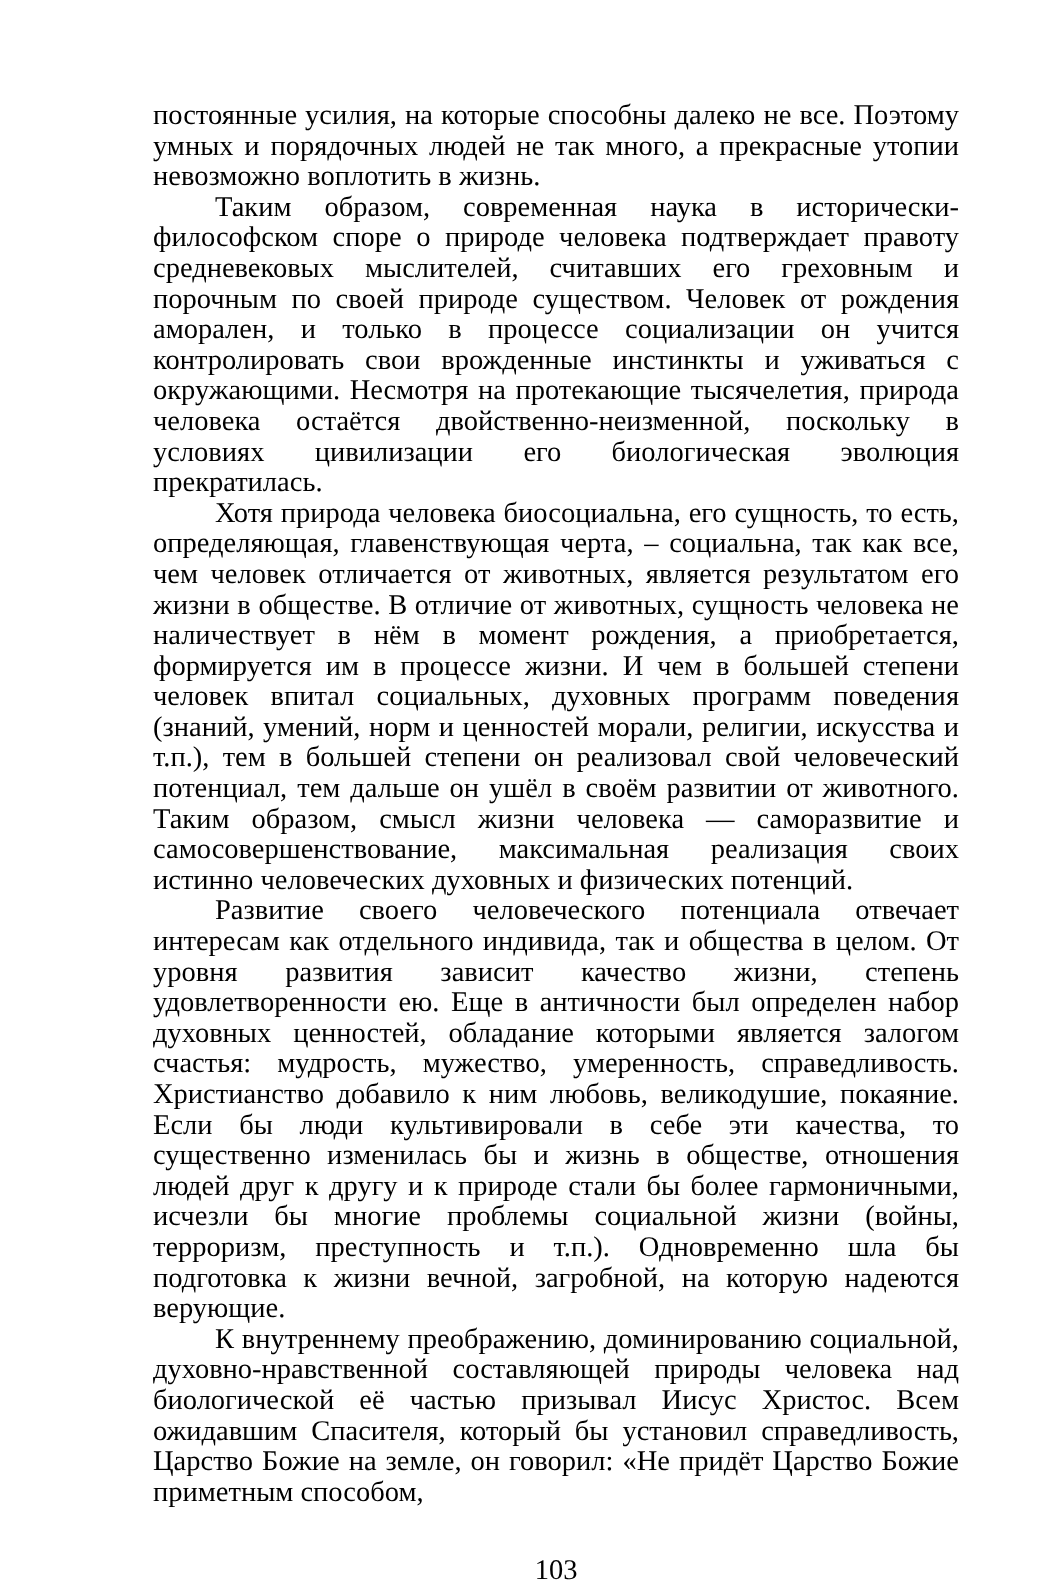постоянные усилия, на которые способны далеко не все. Поэтому умных и порядочных людей не так много, а прекрасные утопии невозможно воплотить в жизнь.
Таким образом, современная наука в исторически-философском споре о природе человека подтверждает правоту средневековых мыслителей, считавших его греховным и порочным по своей природе существом. Человек от рождения аморален, и только в процессе социализации он учится контролировать свои врожденные инстинкты и уживаться с окружающими. Несмотря на протекающие тысячелетия, природа человека остаётся двойственно-неизменной, поскольку в условиях цивилизации его биологическая эволюция прекратилась.
Хотя природа человека биосоциальна, его сущность, то есть, определяющая, главенствующая черта, – социальна, так как все, чем человек отличается от животных, является результатом его жизни в обществе. В отличие от животных, сущность человека не наличествует в нём в момент рождения, а приобретается, формируется им в процессе жизни. И чем в большей степени человек впитал социальных, духовных программ поведения (знаний, умений, норм и ценностей морали, религии, искусства и т.п.), тем в большей степени он реализовал свой человеческий потенциал, тем дальше он ушёл в своём развитии от животного. Таким образом, смысл жизни человека — саморазвитие и самосовершенствование, максимальная реализация своих истинно человеческих духовных и физических потенций.
Развитие своего человеческого потенциала отвечает интересам как отдельного индивида, так и общества в целом. От уровня развития зависит качество жизни, степень удовлетворенности ею. Еще в античности был определен набор духовных ценностей, обладание которыми является залогом счастья: мудрость, мужество, умеренность, справедливость. Христианство добавило к ним любовь, великодушие, покаяние. Если бы люди культивировали в себе эти качества, то существенно изменилась бы и жизнь в обществе, отношения людей друг к другу и к природе стали бы более гармоничными, исчезли бы многие проблемы социальной жизни (войны, терроризм, преступность и т.п.). Одновременно шла бы подготовка к жизни вечной, загробной, на которую надеются верующие.
К внутреннему преображению, доминированию социальной, духовно-нравственной составляющей природы человека над биологической её частью призывал Иисус Христос. Всем ожидавшим Спасителя, который бы установил справедливость, Царство Божие на земле, он говорил: «Не придёт Царство Божие приметным способом,
103